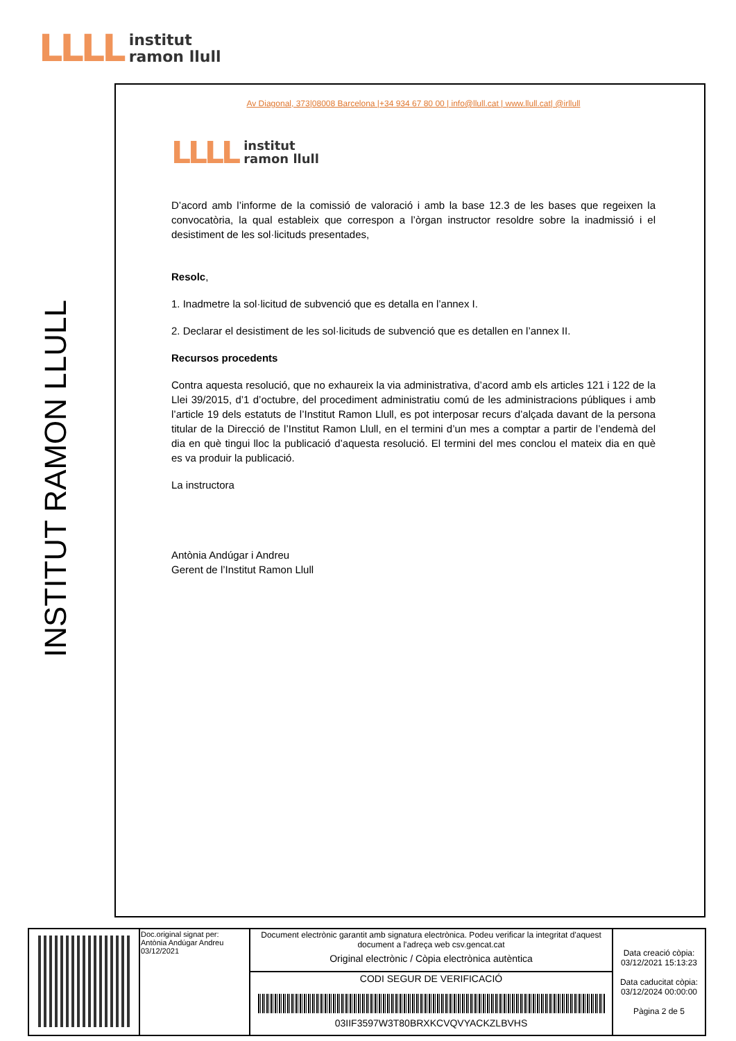LLLL institut
ramon llull
INSTITUT RAMON LLULL
Av Diagonal, 373|08008 Barcelona |+34 934 67 80 00 | info@llull.cat | www.llull.cat| @irllull
LLLL institut
ramon llull
D’acord amb l’informe de la comissió de valoració i amb la base 12.3 de les bases que regeixen la convocatòria, la qual estableix que correspon a l’òrgan instructor resoldre sobre la inadmissió i el desistiment de les sol·licituds presentades,
Resolc,
1. Inadmetre la sol·licitud de subvenció que es detalla en l’annex I.
2. Declarar el desistiment de les sol·licituds de subvenció que es detallen en l’annex II.
Recursos procedents
Contra aquesta resolució, que no exhaureix la via administrativa, d’acord amb els articles 121 i 122 de la Llei 39/2015, d’1 d’octubre, del procediment administratiu comú de les administracions públiques i amb l’article 19 dels estatuts de l’Institut Ramon Llull, es pot interposar recurs d’alçada davant de la persona titular de la Direcció de l’Institut Ramon Llull, en el termini d’un mes a comptar a partir de l’endemà del dia en què tingui lloc la publicació d’aquesta resolució. El termini del mes conclou el mateix dia en què es va produir la publicació.
La instructora
Antònia Andúgar i Andreu
Gerent de l’Institut Ramon Llull
| | Doc.original signat per: Antònia Andúgar Andreu 03/12/2021 | Document electrònic garantit amb signatura electrònica. Podeu verificar la integritat d'aquest document a l'adreça web csv.gencat.cat Original electrònic / Còpia electrònica autèntica | Data creació còpia: 03/12/2021 15:13:23 Data caducitat còpia: 03/12/2024 00:00:00 Pàgina 2 de 5 |
| | | CODI SEGUR DE VERIFICACIÓ 03IIF3597W3T80BRXKCVQVYACKZLBVHS | |